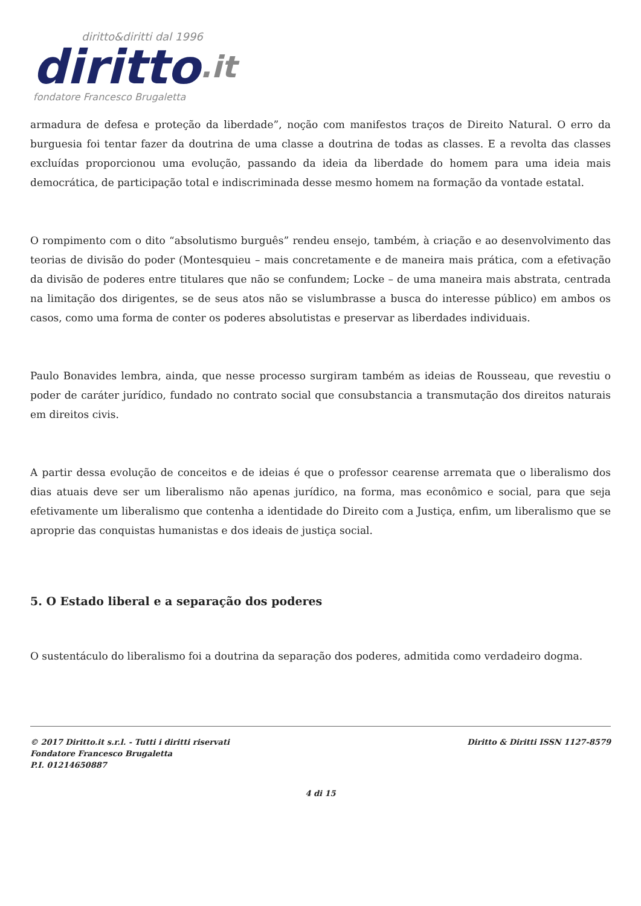diritto&diritti dal 1996
diritto.it
fondatore Francesco Brugaletta
armadura de defesa e proteção da liberdade”, noção com manifestos traços de Direito Natural. O erro da burguesia foi tentar fazer da doutrina de uma classe a doutrina de todas as classes. E a revolta das classes excluídas proporcionou uma evolução, passando da ideia da liberdade do homem para uma ideia mais democrática, de participação total e indiscriminada desse mesmo homem na formação da vontade estatal.
O rompimento com o dito “absolutismo burguês” rendeu ensejo, também, à criação e ao desenvolvimento das teorias de divisão do poder (Montesquieu – mais concretamente e de maneira mais prática, com a efetivação da divisão de poderes entre titulares que não se confundem; Locke – de uma maneira mais abstrata, centrada na limitação dos dirigentes, se de seus atos não se vislumbrasse a busca do interesse público) em ambos os casos, como uma forma de conter os poderes absolutistas e preservar as liberdades individuais.
Paulo Bonavides lembra, ainda, que nesse processo surgiram também as ideias de Rousseau, que revestiu o poder de caráter jurídico, fundado no contrato social que consubstancia a transmutação dos direitos naturais em direitos civis.
A partir dessa evolução de conceitos e de ideias é que o professor cearense arremata que o liberalismo dos dias atuais deve ser um liberalismo não apenas jurídico, na forma, mas econômico e social, para que seja efetivamente um liberalismo que contenha a identidade do Direito com a Justiça, enfim, um liberalismo que se aproprie das conquistas humanistas e dos ideais de justiça social.
5. O Estado liberal e a separação dos poderes
O sustentáculo do liberalismo foi a doutrina da separação dos poderes, admitida como verdadeiro dogma.
© 2017 Diritto.it s.r.l. - Tutti i diritti riservati
Fondatore Francesco Brugaletta
P.I. 01214650887
Diritto & Diritti ISSN 1127-8579
4 di 15